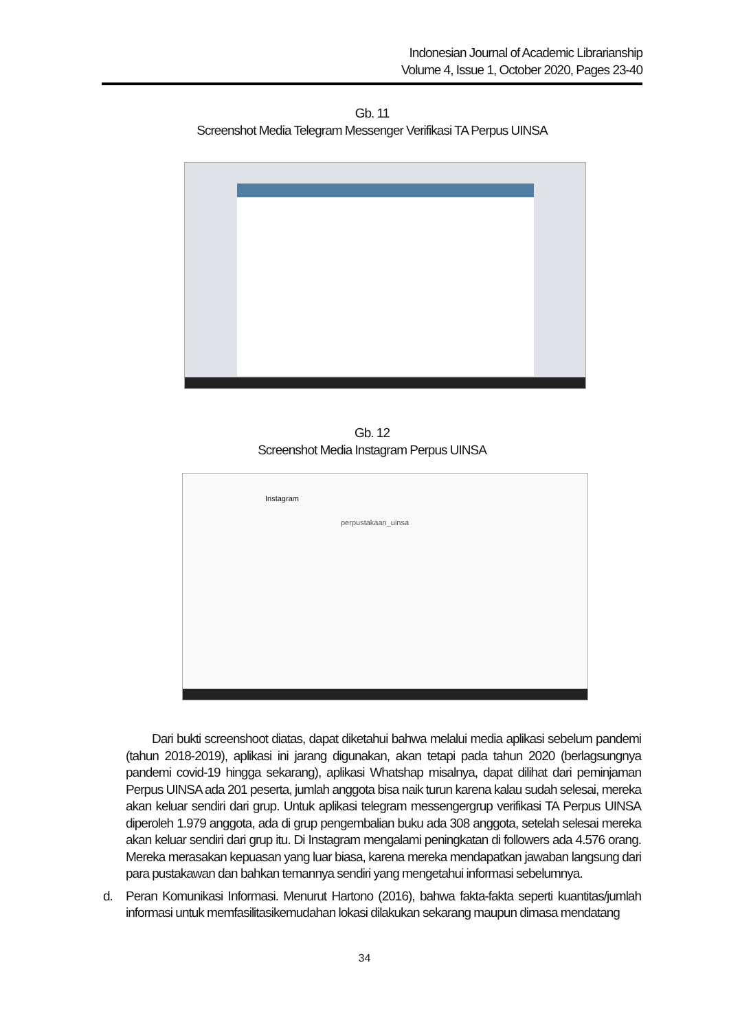Indonesian Journal of Academic Librarianship
Volume 4, Issue 1, October 2020, Pages 23-40
Gb. 11
Screenshot Media Telegram Messenger Verifikasi TA Perpus UINSA
Gb. 12
Screenshot Media Instagram Perpus UINSA
Instagram
perpustakaan_uinsa
Dari bukti screenshoot diatas, dapat diketahui bahwa melalui media aplikasi sebelum pandemi (tahun 2018-2019), aplikasi ini jarang digunakan, akan tetapi pada tahun 2020 (berlagsungnya pandemi covid-19 hingga sekarang), aplikasi Whatshap misalnya, dapat dilihat dari peminjaman Perpus UINSA ada 201 peserta, jumlah anggota bisa naik turun karena kalau sudah selesai, mereka akan keluar sendiri dari grup. Untuk aplikasi telegram messengergrup verifikasi TA Perpus UINSA diperoleh 1.979 anggota, ada di grup pengembalian buku ada 308 anggota, setelah selesai mereka akan keluar sendiri dari grup itu. Di Instagram mengalami peningkatan di followers ada 4.576 orang. Mereka merasakan kepuasan yang luar biasa, karena mereka mendapatkan jawaban langsung dari para pustakawan dan bahkan temannya sendiri yang mengetahui informasi sebelumnya.
d. Peran Komunikasi Informasi. Menurut Hartono (2016), bahwa fakta-fakta seperti kuantitas/jumlah informasi untuk memfasilitasikemudahan lokasi dilakukan sekarang maupun dimasa mendatang
34